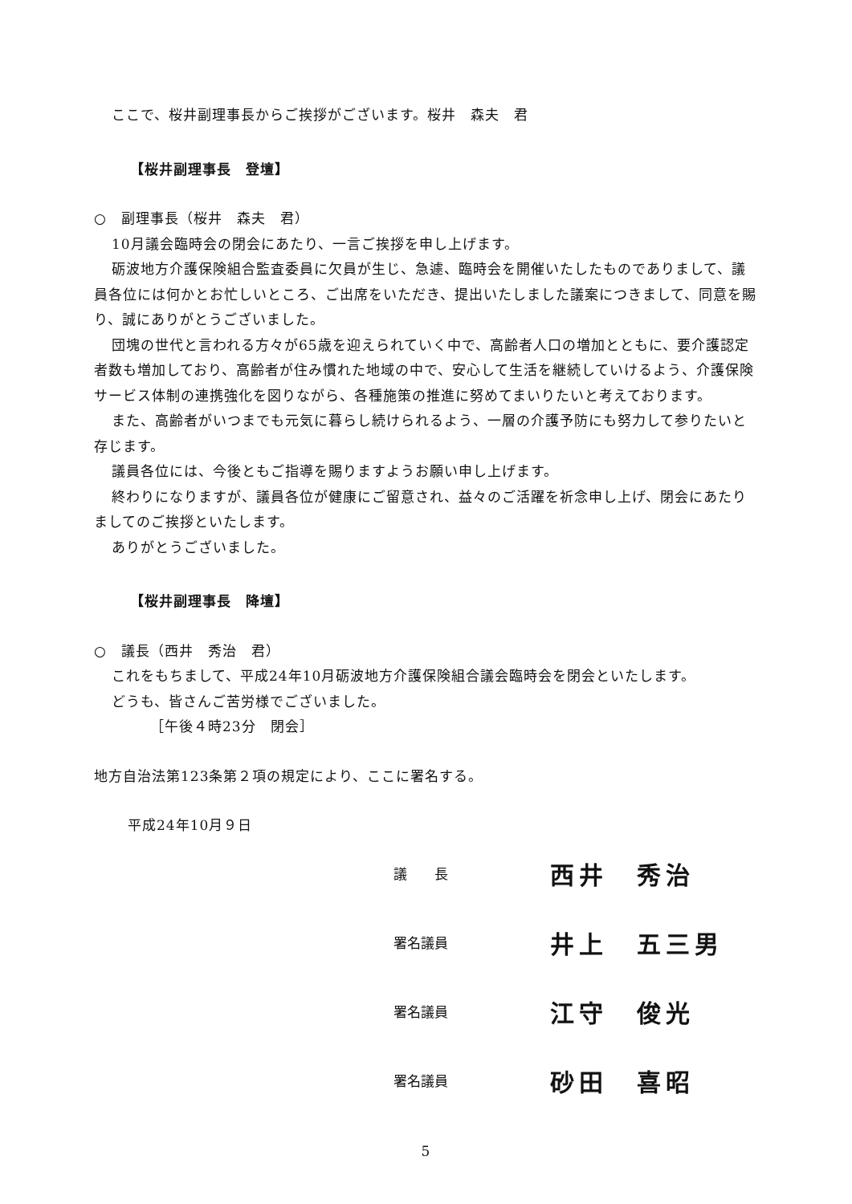ここで、桜井副理事長からご挨拶がございます。桜井　森夫　君
【桜井副理事長　登壇】
○　副理事長（桜井　森夫　君）
10月議会臨時会の閉会にあたり、一言ご挨拶を申し上げます。
砺波地方介護保険組合監査委員に欠員が生じ、急遽、臨時会を開催いたしたものでありまして、議員各位には何かとお忙しいところ、ご出席をいただき、提出いたしました議案につきまして、同意を賜り、誠にありがとうございました。
団塊の世代と言われる方々が65歳を迎えられていく中で、高齢者人口の増加とともに、要介護認定者数も増加しており、高齢者が住み慣れた地域の中で、安心して生活を継続していけるよう、介護保険サービス体制の連携強化を図りながら、各種施策の推進に努めてまいりたいと考えております。
また、高齢者がいつまでも元気に暮らし続けられるよう、一層の介護予防にも努力して参りたいと存じます。
議員各位には、今後ともご指導を賜りますようお願い申し上げます。
終わりになりますが、議員各位が健康にご留意され、益々のご活躍を祈念申し上げ、閉会にあたりましてのご挨拶といたします。
ありがとうございました。
【桜井副理事長　降壇】
○　議長（西井　秀治　君）
これをもちまして、平成24年10月砺波地方介護保険組合議会臨時会を閉会といたします。
どうも、皆さんご苦労様でございました。
［午後４時23分　閉会］
地方自治法第123条第２項の規定により、ここに署名する。
平成24年10月９日
議　　長 西井　秀治
署名議員 井上　五三男
署名議員 江守　俊光
署名議員 砂田　喜昭
5